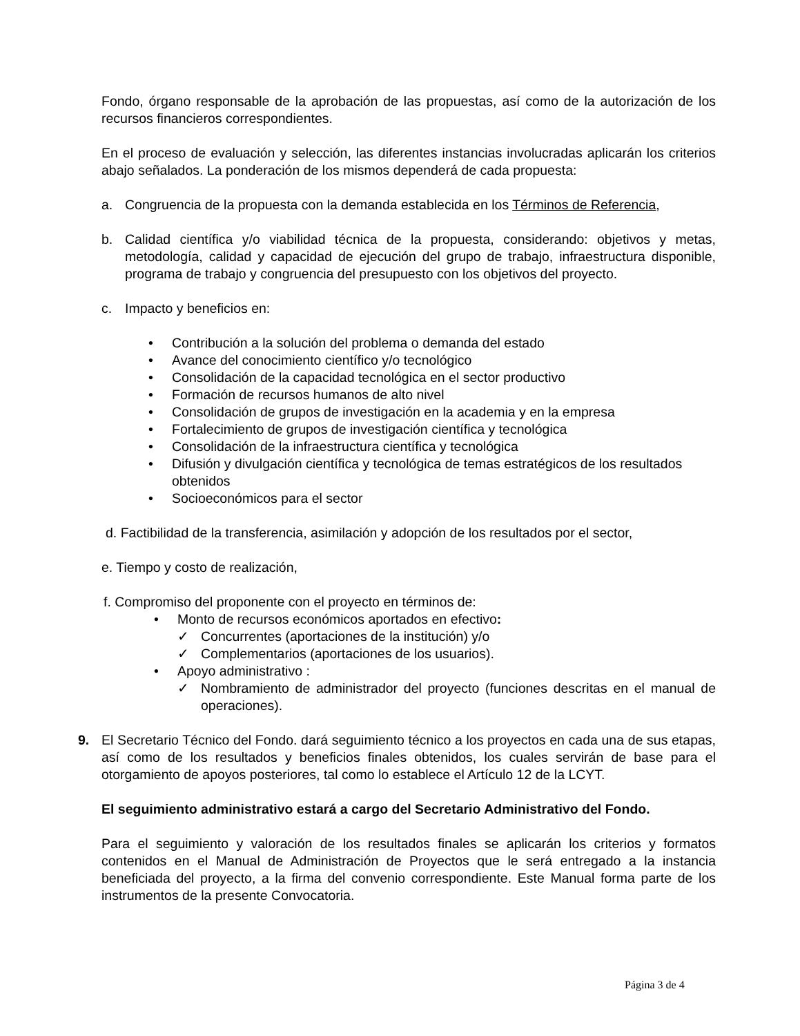Fondo, órgano responsable de la aprobación de las propuestas, así como de la autorización de los recursos financieros correspondientes.
En el proceso de evaluación y selección, las diferentes instancias involucradas aplicarán los criterios abajo señalados. La ponderación de los mismos dependerá de cada propuesta:
a. Congruencia de la propuesta con la demanda establecida en los Términos de Referencia,
b. Calidad científica y/o viabilidad técnica de la propuesta, considerando: objetivos y metas, metodología, calidad y capacidad de ejecución del grupo de trabajo, infraestructura disponible, programa de trabajo y congruencia del presupuesto con los objetivos del proyecto.
c. Impacto y beneficios en:
• Contribución a la solución del problema o demanda del estado
• Avance del conocimiento científico y/o tecnológico
• Consolidación de la capacidad tecnológica en el sector productivo
• Formación de recursos humanos de alto nivel
• Consolidación de grupos de investigación en la academia y en la empresa
• Fortalecimiento de grupos de investigación científica y tecnológica
• Consolidación de la infraestructura científica y tecnológica
• Difusión y divulgación científica y tecnológica de temas estratégicos de los resultados obtenidos
• Socioeconómicos para el sector
d. Factibilidad de la transferencia, asimilación y adopción de los resultados por el sector,
e. Tiempo y costo de realización,
f. Compromiso del proponente con el proyecto en términos de:
• Monto de recursos económicos aportados en efectivo:
✓ Concurrentes (aportaciones de la institución) y/o
✓ Complementarios (aportaciones de los usuarios).
• Apoyo administrativo :
✓ Nombramiento de administrador del proyecto (funciones descritas en el manual de operaciones).
9. El Secretario Técnico del Fondo. dará seguimiento técnico a los proyectos en cada una de sus etapas, así como de los resultados y beneficios finales obtenidos, los cuales servirán de base para el otorgamiento de apoyos posteriores, tal como lo establece el Artículo 12 de la LCYT.
El seguimiento administrativo estará a cargo del Secretario Administrativo del Fondo.
Para el seguimiento y valoración de los resultados finales se aplicarán los criterios y formatos contenidos en el Manual de Administración de Proyectos que le será entregado a la instancia beneficiada del proyecto, a la firma del convenio correspondiente. Este Manual forma parte de los instrumentos de la presente Convocatoria.
Página 3 de 4